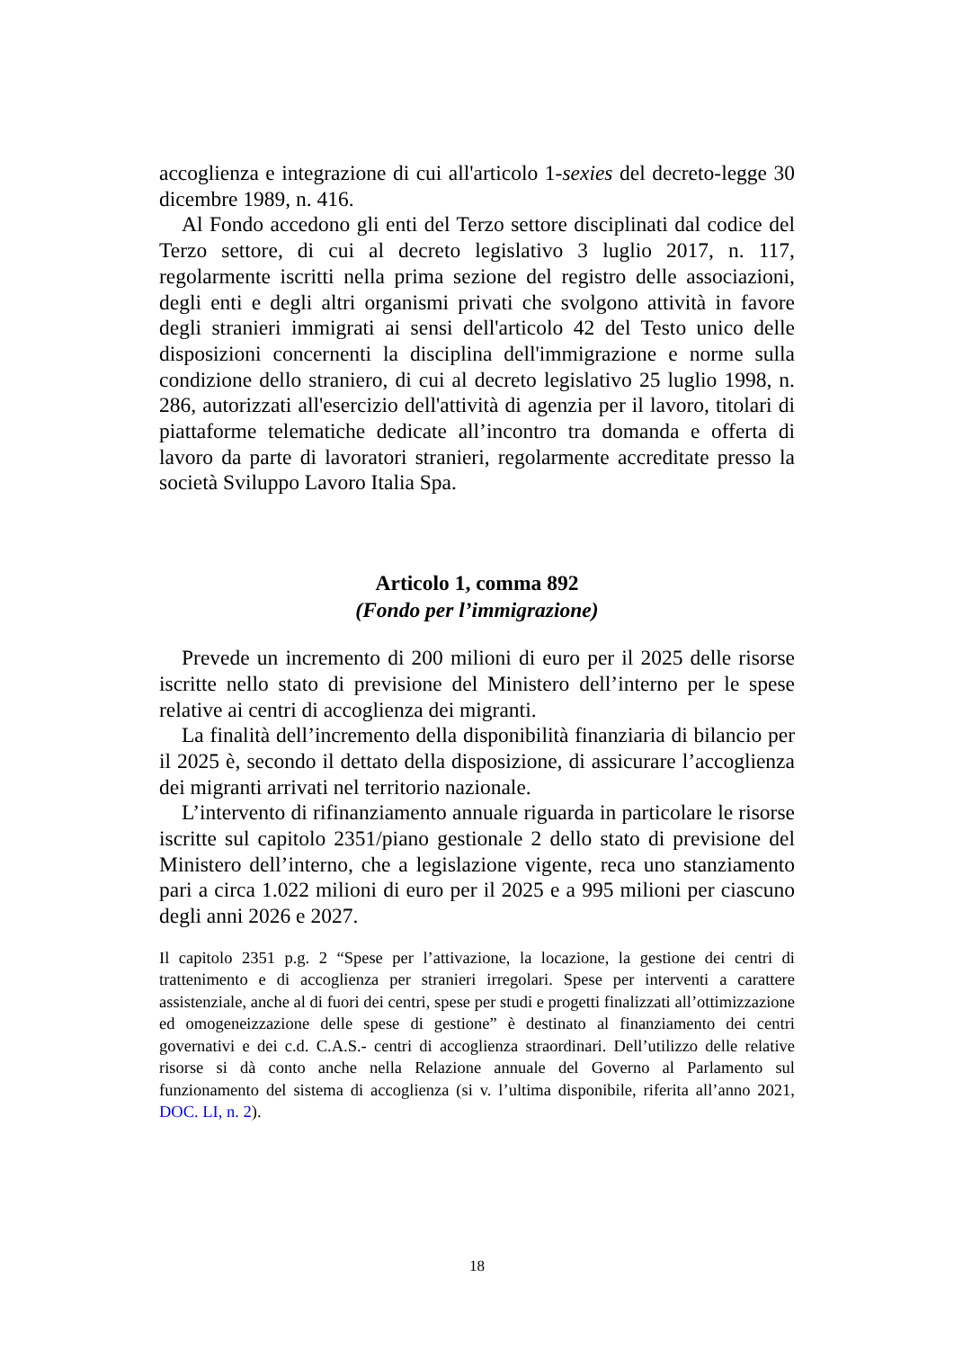accoglienza e integrazione di cui all'articolo 1-sexies del decreto-legge 30 dicembre 1989, n. 416.
Al Fondo accedono gli enti del Terzo settore disciplinati dal codice del Terzo settore, di cui al decreto legislativo 3 luglio 2017, n. 117, regolarmente iscritti nella prima sezione del registro delle associazioni, degli enti e degli altri organismi privati che svolgono attività in favore degli stranieri immigrati ai sensi dell'articolo 42 del Testo unico delle disposizioni concernenti la disciplina dell'immigrazione e norme sulla condizione dello straniero, di cui al decreto legislativo 25 luglio 1998, n. 286, autorizzati all'esercizio dell'attività di agenzia per il lavoro, titolari di piattaforme telematiche dedicate all’incontro tra domanda e offerta di lavoro da parte di lavoratori stranieri, regolarmente accreditate presso la società Sviluppo Lavoro Italia Spa.
Articolo 1, comma 892
(Fondo per l’immigrazione)
Prevede un incremento di 200 milioni di euro per il 2025 delle risorse iscritte nello stato di previsione del Ministero dell’interno per le spese relative ai centri di accoglienza dei migranti.
La finalità dell’incremento della disponibilità finanziaria di bilancio per il 2025 è, secondo il dettato della disposizione, di assicurare l’accoglienza dei migranti arrivati nel territorio nazionale.
L’intervento di rifinanziamento annuale riguarda in particolare le risorse iscritte sul capitolo 2351/piano gestionale 2 dello stato di previsione del Ministero dell’interno, che a legislazione vigente, reca uno stanziamento pari a circa 1.022 milioni di euro per il 2025 e a 995 milioni per ciascuno degli anni 2026 e 2027.
Il capitolo 2351 p.g. 2 “Spese per l’attivazione, la locazione, la gestione dei centri di trattenimento e di accoglienza per stranieri irregolari. Spese per interventi a carattere assistenziale, anche al di fuori dei centri, spese per studi e progetti finalizzati all’ottimizzazione ed omogeneizzazione delle spese di gestione” è destinato al finanziamento dei centri governativi e dei c.d. C.A.S.- centri di accoglienza straordinari. Dell’utilizzo delle relative risorse si dà conto anche nella Relazione annuale del Governo al Parlamento sul funzionamento del sistema di accoglienza (si v. l’ultima disponibile, riferita all’anno 2021, DOC. LI, n. 2).
18